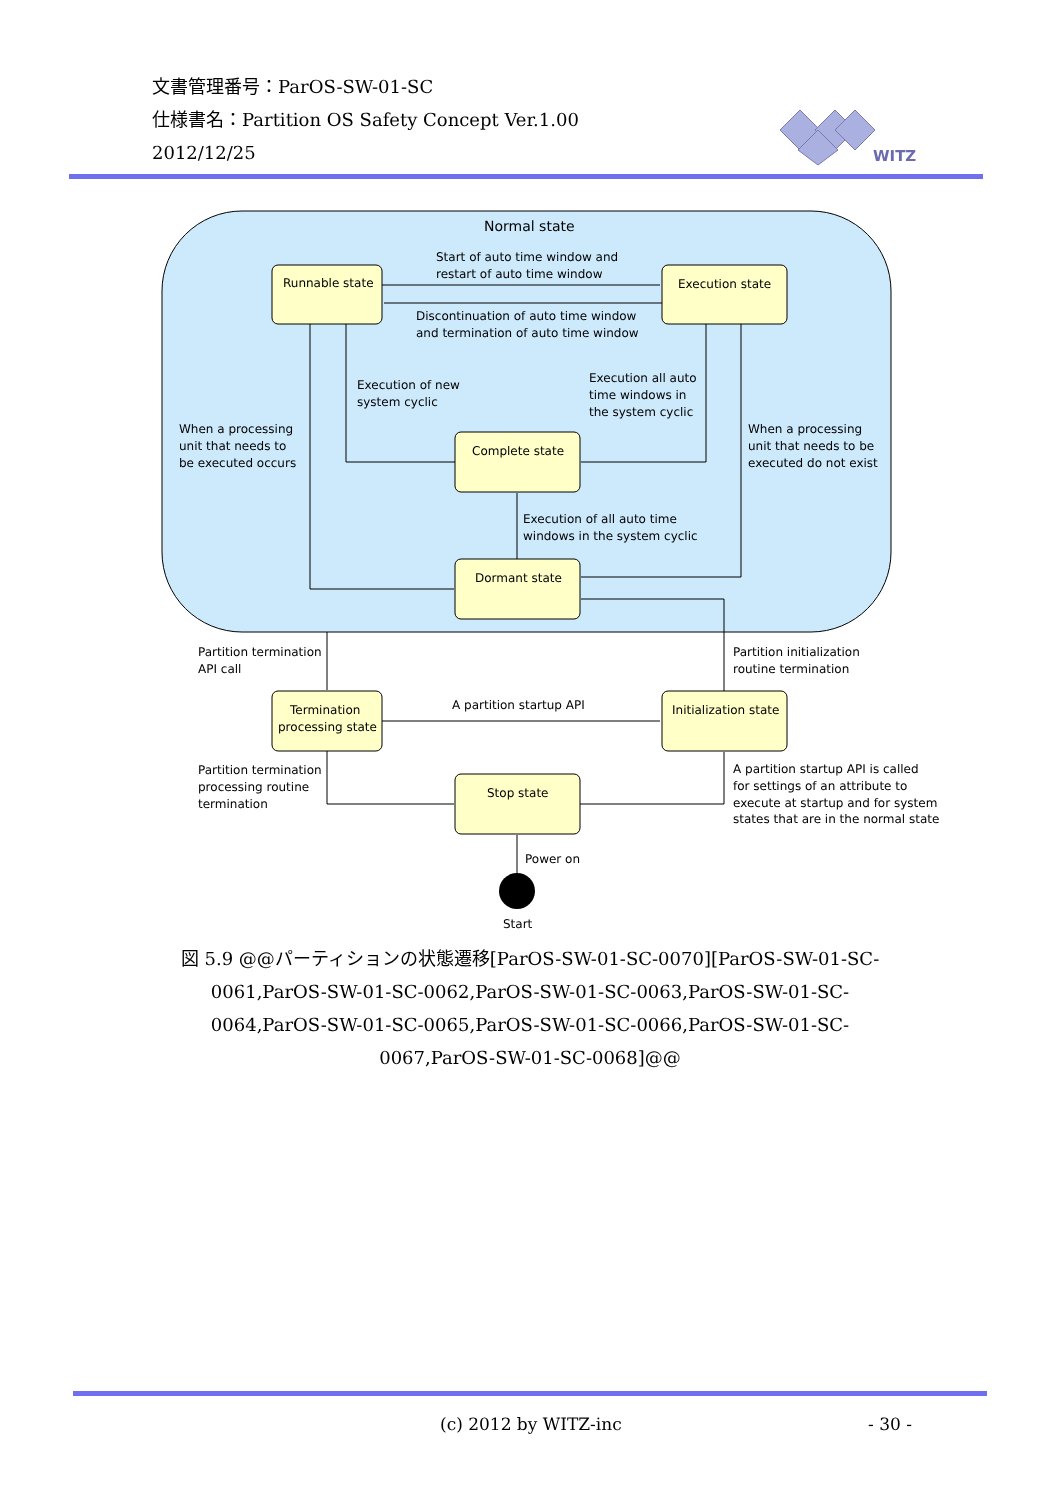文書管理番号：ParOS-SW-01-SC
仕様書名：Partition OS Safety Concept Ver.1.00
2012/12/25
WITZ
Normal state
Runnable state
Execution state
Complete state
Dormant state
Termination
processing state
Initialization state
Stop state
Start of auto time window and
restart of auto time window
Discontinuation of auto time window
and termination of auto time window
Execution of new
system cyclic
Execution all auto
time windows in
the system cyclic
When a processing
unit that needs to
be executed occurs
When a processing
unit that needs to be
executed do not exist
Execution of all auto time
windows in the system cyclic
Partition termination
API call
Partition initialization
routine termination
A partition startup API
Partition termination
processing routine
termination
A partition startup API is called
for settings of an attribute to
execute at startup and for system
states that are in the normal state
Power on
Start
図 5.9 @@パーティションの状態遷移[ParOS-SW-01-SC-0070][ParOS-SW-01-SC-0061,ParOS-SW-01-SC-0062,ParOS-SW-01-SC-0063,ParOS-SW-01-SC-0064,ParOS-SW-01-SC-0065,ParOS-SW-01-SC-0066,ParOS-SW-01-SC-0067,ParOS-SW-01-SC-0068]@@
(c) 2012 by WITZ-inc - 30 -